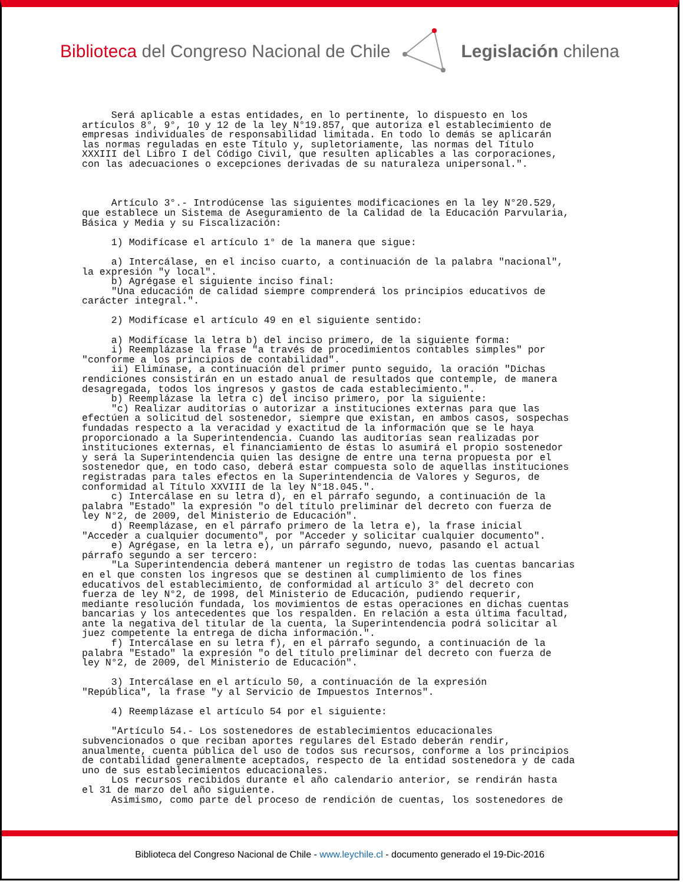Biblioteca del Congreso Nacional de Chile
Legislación chilena
     Será aplicable a estas entidades, en lo pertinente, lo dispuesto en los
artículos 8°, 9°, 10 y 12 de la ley N°19.857, que autoriza el establecimiento de
empresas individuales de responsabilidad limitada. En todo lo demás se aplicarán
las normas reguladas en este Título y, supletoriamente, las normas del Título
XXXIII del Libro I del Código Civil, que resulten aplicables a las corporaciones,
con las adecuaciones o excepciones derivadas de su naturaleza unipersonal.".



     Artículo 3°.- Introdúcense las siguientes modificaciones en la ley N°20.529,
que establece un Sistema de Aseguramiento de la Calidad de la Educación Parvularia,
Básica y Media y su Fiscalización:

     1) Modifícase el artículo 1° de la manera que sigue:

     a) Intercálase, en el inciso cuarto, a continuación de la palabra "nacional",
la expresión "y local".
     b) Agrégase el siguiente inciso final:
     "Una educación de calidad siempre comprenderá los principios educativos de
carácter integral.".

     2) Modifícase el artículo 49 en el siguiente sentido:

     a) Modifícase la letra b) del inciso primero, de la siguiente forma:
     i) Reemplázase la frase "a través de procedimientos contables simples" por
"conforme a los principios de contabilidad".
     ii) Elimínase, a continuación del primer punto seguido, la oración "Dichas
rendiciones consistirán en un estado anual de resultados que contemple, de manera
desagregada, todos los ingresos y gastos de cada establecimiento.".
     b) Reemplázase la letra c) del inciso primero, por la siguiente:
     "c) Realizar auditorías o autorizar a instituciones externas para que las
efectúen a solicitud del sostenedor, siempre que existan, en ambos casos, sospechas
fundadas respecto a la veracidad y exactitud de la información que se le haya
proporcionado a la Superintendencia. Cuando las auditorías sean realizadas por
instituciones externas, el financiamiento de éstas lo asumirá el propio sostenedor
y será la Superintendencia quien las designe de entre una terna propuesta por el
sostenedor que, en todo caso, deberá estar compuesta solo de aquellas instituciones
registradas para tales efectos en la Superintendencia de Valores y Seguros, de
conformidad al Título XXVIII de la ley N°18.045.".
     c) Intercálase en su letra d), en el párrafo segundo, a continuación de la
palabra "Estado" la expresión "o del título preliminar del decreto con fuerza de
ley N°2, de 2009, del Ministerio de Educación".
     d) Reemplázase, en el párrafo primero de la letra e), la frase inicial
"Acceder a cualquier documento", por "Acceder y solicitar cualquier documento".
     e) Agrégase, en la letra e), un párrafo segundo, nuevo, pasando el actual
párrafo segundo a ser tercero:
     "La Superintendencia deberá mantener un registro de todas las cuentas bancarias
en el que consten los ingresos que se destinen al cumplimiento de los fines
educativos del establecimiento, de conformidad al artículo 3° del decreto con
fuerza de ley N°2, de 1998, del Ministerio de Educación, pudiendo requerir,
mediante resolución fundada, los movimientos de estas operaciones en dichas cuentas
bancarias y los antecedentes que los respalden. En relación a esta última facultad,
ante la negativa del titular de la cuenta, la Superintendencia podrá solicitar al
juez competente la entrega de dicha información.".
     f) Intercálase en su letra f), en el párrafo segundo, a continuación de la
palabra "Estado" la expresión "o del título preliminar del decreto con fuerza de
ley N°2, de 2009, del Ministerio de Educación".

     3) Intercálase en el artículo 50, a continuación de la expresión
"República", la frase "y al Servicio de Impuestos Internos".

     4) Reemplázase el artículo 54 por el siguiente:

     "Artículo 54.- Los sostenedores de establecimientos educacionales
subvencionados o que reciban aportes regulares del Estado deberán rendir,
anualmente, cuenta pública del uso de todos sus recursos, conforme a los principios
de contabilidad generalmente aceptados, respecto de la entidad sostenedora y de cada
uno de sus establecimientos educacionales.
     Los recursos recibidos durante el año calendario anterior, se rendirán hasta
el 31 de marzo del año siguiente.
     Asimismo, como parte del proceso de rendición de cuentas, los sostenedores de
Biblioteca del Congreso Nacional de Chile - www.leychile.cl - documento generado el 19-Dic-2016